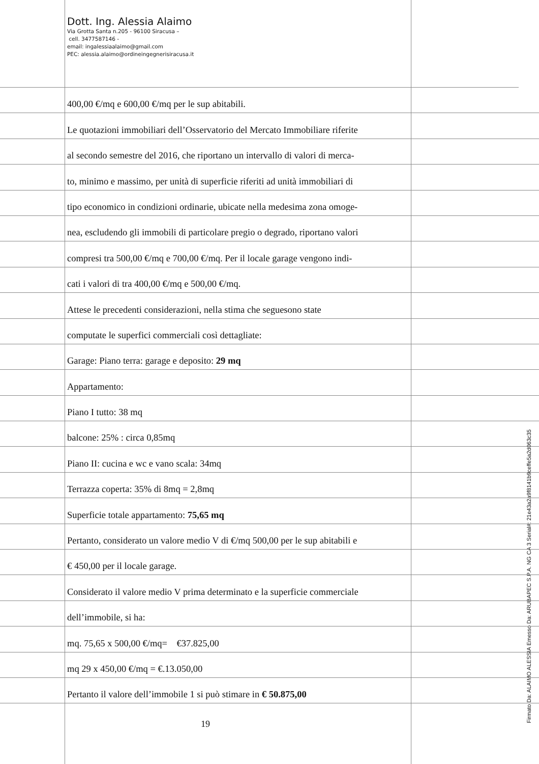Dott. Ing. Alessia Alaimo
Via Grotta Santa n.205 - 96100 Siracusa –
cell. 3477587146 -
email: ingalessiaalaimo@gmail.com
PEC: alessia.alaimo@ordineingegnerisiracusa.it
400,00 €/mq e 600,00 €/mq per le sup abitabili.
Le quotazioni immobiliari dell’Osservatorio del Mercato Immobiliare riferite
al secondo semestre del 2016, che riportano un intervallo di valori di merca-
to, minimo e massimo, per unità di superficie riferiti ad unità immobiliari di
tipo economico in condizioni ordinarie, ubicate nella medesima zona omoge-
nea, escludendo gli immobili di particolare pregio o degrado, riportano valori
compresi tra 500,00 €/mq e 700,00 €/mq. Per il locale garage vengono indi-
cati i valori di tra 400,00 €/mq e 500,00 €/mq.
Attese le precedenti considerazioni, nella stima che seguesono state
computate le superfici commerciali così dettagliate:
Garage: Piano terra: garage e deposito: 29 mq
Appartamento:
Piano I tutto: 38 mq
balcone: 25% : circa 0,85mq
Piano II: cucina e wc e vano scala: 34mq
Terrazza coperta: 35% di 8mq = 2,8mq
Superficie totale appartamento: 75,65 mq
Pertanto, considerato un valore medio V di €/mq 500,00 per le sup abitabili e
€ 450,00 per il locale garage.
Considerato il valore medio V prima determinato e la superficie commerciale
dell’immobile, si ha:
mq. 75,65 x 500,00 €/mq= €37.825,00
mq 29 x 450,00 €/mq = €.13.050,00
Pertanto il valore dell’immobile 1 si può stimare in € 50.875,00
19
Firmato Da: ALAIMO ALESSIA Emesso Da: ARUBAPEC S.P.A. NG CA 3 Serial#: 21e43a2a9f8141b9ceffe5a2d063c35